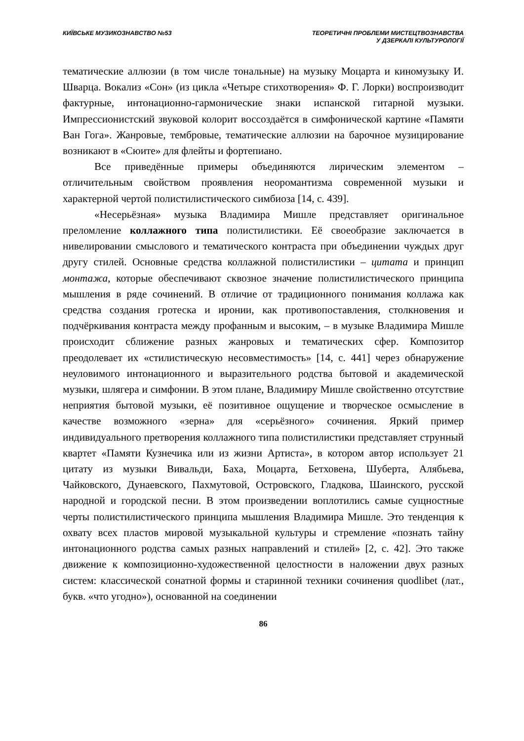КИЇВСЬКЕ МУЗИКОЗНАВСТВО №53 ТЕОРЕТИЧНІ ПРОБЛЕМИ МИСТЕЦТВОЗНАВСТВА
У ДЗЕРКАЛІ КУЛЬТУРОЛОГІЇ
тематические аллюзии (в том числе тональные) на музыку Моцарта и киномузыку И. Шварца. Вокализ «Сон» (из цикла «Четыре стихотворения» Ф. Г. Лорки) воспроизводит фактурные, интонационно-гармонические знаки испанской гитарной музыки. Импрессионистский звуковой колорит воссоздаётся в симфонической картине «Памяти Ван Гога». Жанровые, тембровые, тематические аллюзии на барочное музицирование возникают в «Сюите» для флейты и фортепиано.
Все приведённые примеры объединяются лирическим элементом – отличительным свойством проявления неоромантизма современной музыки и характерной чертой полистилистического симбиоза [14, с. 439].
«Несерьёзная» музыка Владимира Мишле представляет оригинальное преломление коллажного типа полистилистики. Её своеобразие заключается в нивелировании смыслового и тематического контраста при объединении чуждых друг другу стилей. Основные средства коллажной полистилистики – цитата и принцип монтажа, которые обеспечивают сквозное значение полистилистического принципа мышления в ряде сочинений. В отличие от традиционного понимания коллажа как средства создания гротеска и иронии, как противопоставления, столкновения и подчёркивания контраста между профанным и высоким, – в музыке Владимира Мишле происходит сближение разных жанровых и тематических сфер. Композитор преодолевает их «стилистическую несовместимость» [14, с. 441] через обнаружение неуловимого интонационного и выразительного родства бытовой и академической музыки, шлягера и симфонии. В этом плане, Владимиру Мишле свойственно отсутствие неприятия бытовой музыки, её позитивное ощущение и творческое осмысление в качестве возможного «зерна» для «серьёзного» сочинения. Яркий пример индивидуального претворения коллажного типа полистилистики представляет струнный квартет «Памяти Кузнечика или из жизни Артиста», в котором автор использует 21 цитату из музыки Вивальди, Баха, Моцарта, Бетховена, Шуберта, Алябьева, Чайковского, Дунаевского, Пахмутовой, Островского, Гладкова, Шаинского, русской народной и городской песни. В этом произведении воплотились самые сущностные черты полистилистического принципа мышления Владимира Мишле. Это тенденция к охвату всех пластов мировой музыкальной культуры и стремление «познать тайну интонационного родства самых разных направлений и стилей» [2, с. 42]. Это также движение к композиционно-художественной целостности в наложении двух разных систем: классической сонатной формы и старинной техники сочинения quodlibet (лат., букв. «что угодно»), основанной на соединении
86